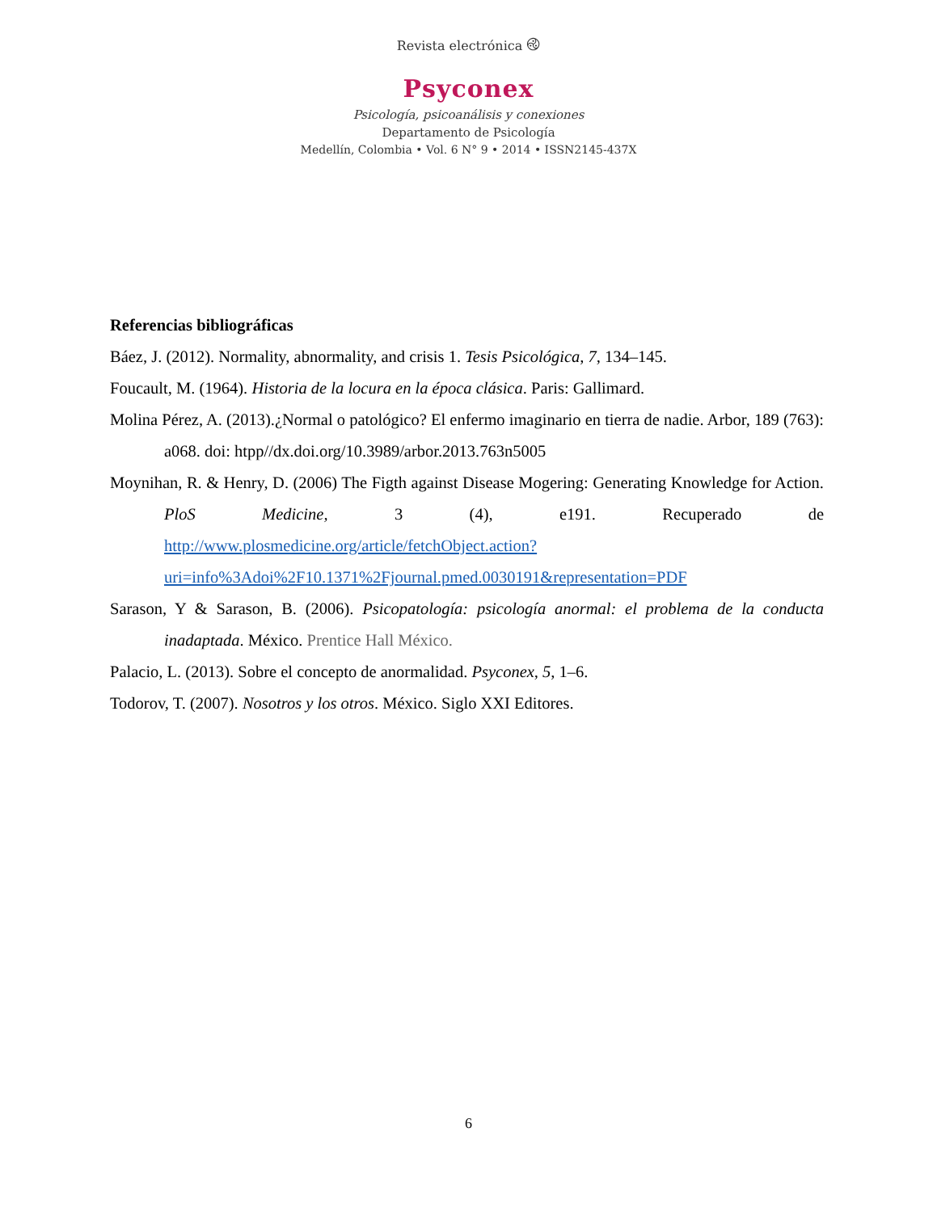Revista electrónica ࿋
Psyconex
Psicología, psicoanálisis y conexiones
Departamento de Psicología
Medellín, Colombia • Vol. 6 N° 9 • 2014 • ISSN2145-437X
Referencias bibliográficas
Báez, J. (2012). Normality, abnormality, and crisis 1. Tesis Psicológica, 7, 134–145.
Foucault, M. (1964). Historia de la locura en la época clásica. Paris: Gallimard.
Molina Pérez, A. (2013).¿Normal o patológico? El enfermo imaginario en tierra de nadie. Arbor, 189 (763): a068. doi: htpp//dx.doi.org/10.3989/arbor.2013.763n5005
Moynihan, R. & Henry, D. (2006) The Figth against Disease Mogering: Generating Knowledge for Action. PloS Medicine, 3 (4), e191. Recuperado de http://www.plosmedicine.org/article/fetchObject.action?uri=info%3Adoi%2F10.1371%2Fjournal.pmed.0030191&representation=PDF
Sarason, Y & Sarason, B. (2006). Psicopatología: psicología anormal: el problema de la conducta inadaptada. México. Prentice Hall México.
Palacio, L. (2013). Sobre el concepto de anormalidad. Psyconex, 5, 1–6.
Todorov, T. (2007). Nosotros y los otros. México. Siglo XXI Editores.
6